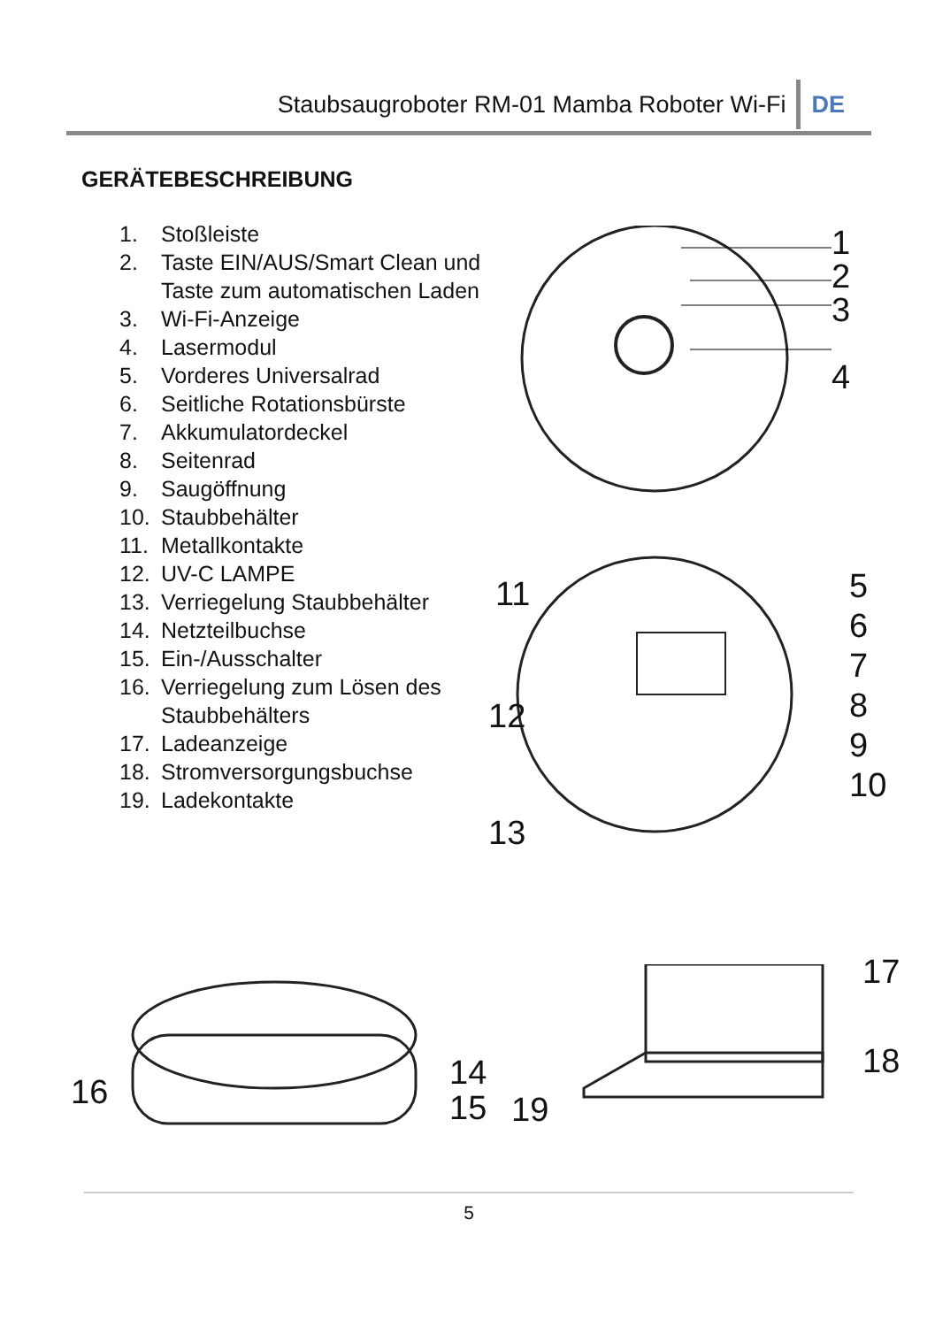Staubsaugroboter RM-01 Mamba Roboter Wi-Fi DE
GERÄTEBESCHREIBUNG
1. Stoßleiste
2. Taste EIN/AUS/Smart Clean und
Taste zum automatischen Laden
3. Wi-Fi-Anzeige
4. Lasermodul
5. Vorderes Universalrad
6. Seitliche Rotationsbürste
7. Akkumulatordeckel
8. Seitenrad
9. Saugöffnung
10. Staubbehälter
11. Metallkontakte
12. UV-C LAMPE
13. Verriegelung Staubbehälter
14. Netzteilbuchse
15. Ein-/Ausschalter
16. Verriegelung zum Lösen des
Staubbehälters
17. Ladeanzeige
18. Stromversorgungsbuchse
19. Ladekontakte
1
2
3
4
11
12
13
5
6
7
8
9
10
16
14
15
19
17
18
5